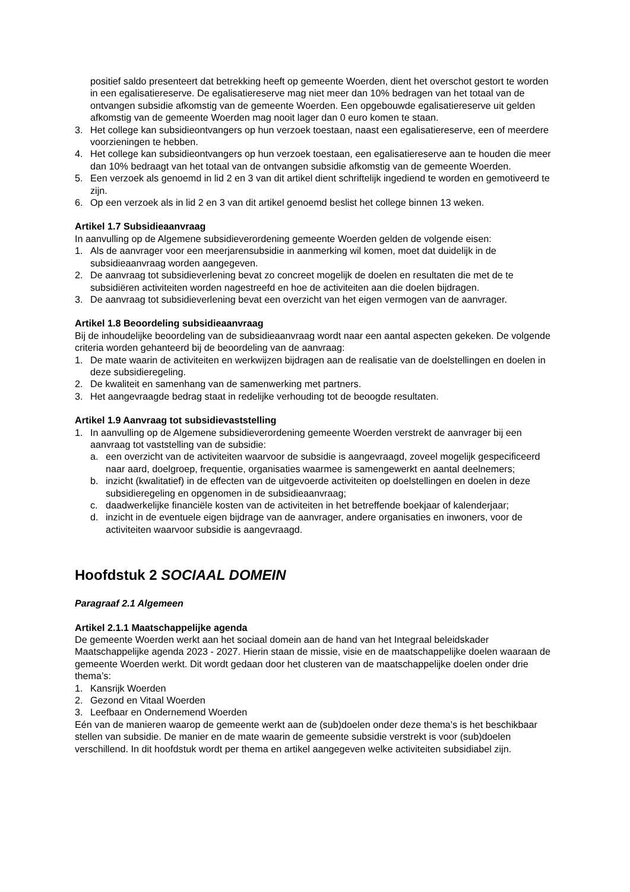positief saldo presenteert dat betrekking heeft op gemeente Woerden, dient het overschot gestort te worden in een egalisatiereserve. De egalisatiereserve mag niet meer dan 10% bedragen van het totaal van de ontvangen subsidie afkomstig van de gemeente Woerden. Een opgebouwde egalisatiereserve uit gelden afkomstig van de gemeente Woerden mag nooit lager dan 0 euro komen te staan.
3. Het college kan subsidieontvangers op hun verzoek toestaan, naast een egalisatiereserve, een of meerdere voorzieningen te hebben.
4. Het college kan subsidieontvangers op hun verzoek toestaan, een egalisatiereserve aan te houden die meer dan 10% bedraagt van het totaal van de ontvangen subsidie afkomstig van de gemeente Woerden.
5. Een verzoek als genoemd in lid 2 en 3 van dit artikel dient schriftelijk ingediend te worden en gemotiveerd te zijn.
6. Op een verzoek als in lid 2 en 3 van dit artikel genoemd beslist het college binnen 13 weken.
Artikel 1.7 Subsidieaanvraag
In aanvulling op de Algemene subsidieverordening gemeente Woerden gelden de volgende eisen:
1. Als de aanvrager voor een meerjarensubsidie in aanmerking wil komen, moet dat duidelijk in de subsidieaanvraag worden aangegeven.
2. De aanvraag tot subsidieverlening bevat zo concreet mogelijk de doelen en resultaten die met de te subsidiëren activiteiten worden nagestreefd en hoe de activiteiten aan die doelen bijdragen.
3. De aanvraag tot subsidieverlening bevat een overzicht van het eigen vermogen van de aanvrager.
Artikel 1.8 Beoordeling subsidieaanvraag
Bij de inhoudelijke beoordeling van de subsidieaanvraag wordt naar een aantal aspecten gekeken. De volgende criteria worden gehanteerd bij de beoordeling van de aanvraag:
1. De mate waarin de activiteiten en werkwijzen bijdragen aan de realisatie van de doelstellingen en doelen in deze subsidieregeling.
2. De kwaliteit en samenhang van de samenwerking met partners.
3. Het aangevraagde bedrag staat in redelijke verhouding tot de beoogde resultaten.
Artikel 1.9 Aanvraag tot subsidievaststelling
1. In aanvulling op de Algemene subsidieverordening gemeente Woerden verstrekt de aanvrager bij een aanvraag tot vaststelling van de subsidie:
a. een overzicht van de activiteiten waarvoor de subsidie is aangevraagd, zoveel mogelijk gespecificeerd naar aard, doelgroep, frequentie, organisaties waarmee is samengewerkt en aantal deelnemers;
b. inzicht (kwalitatief) in de effecten van de uitgevoerde activiteiten op doelstellingen en doelen in deze subsidieregeling en opgenomen in de subsidieaanvraag;
c. daadwerkelijke financiële kosten van de activiteiten in het betreffende boekjaar of kalenderjaar;
d. inzicht in de eventuele eigen bijdrage van de aanvrager, andere organisaties en inwoners, voor de activiteiten waarvoor subsidie is aangevraagd.
Hoofdstuk 2 SOCIAAL DOMEIN
Paragraaf 2.1 Algemeen
Artikel 2.1.1 Maatschappelijke agenda
De gemeente Woerden werkt aan het sociaal domein aan de hand van het Integraal beleidskader Maatschappelijke agenda 2023 - 2027. Hierin staan de missie, visie en de maatschappelijke doelen waaraan de gemeente Woerden werkt. Dit wordt gedaan door het clusteren van de maatschappelijke doelen onder drie thema’s:
1. Kansrijk Woerden
2. Gezond en Vitaal Woerden
3. Leefbaar en Ondernemend Woerden
Eén van de manieren waarop de gemeente werkt aan de (sub)doelen onder deze thema’s is het beschikbaar stellen van subsidie. De manier en de mate waarin de gemeente subsidie verstrekt is voor (sub)doelen verschillend. In dit hoofdstuk wordt per thema en artikel aangegeven welke activiteiten subsidiabel zijn.